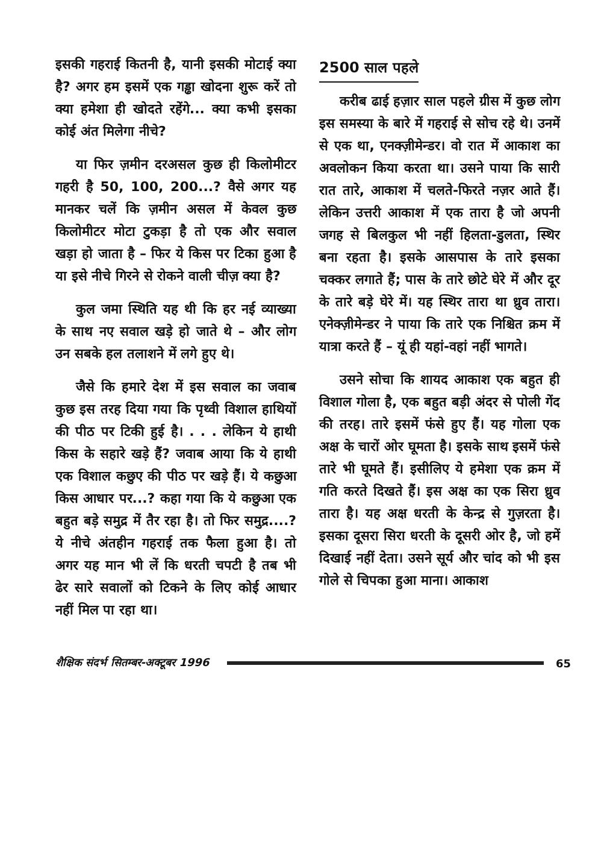इसकी गहराई कितनी है, यानी इसकी मोटाई क्या है? अगर हम इसमें एक गड्ढा खोदना शुरू करें तो क्या हमेशा ही खोदते रहेंगे... क्या कभी इसका कोई अंत मिलेगा नीचे?
या फिर ज़मीन दरअसल कुछ ही किलोमीटर गहरी है 50, 100, 200...? वैसे अगर यह मानकर चलें कि ज़मीन असल में केवल कुछ किलोमीटर मोटा टुकड़ा है तो एक और सवाल खड़ा हो जाता है – फिर ये किस पर टिका हुआ है या इसे नीचे गिरने से रोकने वाली चीज़ क्या है?
कुल जमा स्थिति यह थी कि हर नई व्याख्या के साथ नए सवाल खड़े हो जाते थे – और लोग उन सबके हल तलाशने में लगे हुए थे।
जैसे कि हमारे देश में इस सवाल का जवाब कुछ इस तरह दिया गया कि पृथ्वी विशाल हाथियों की पीठ पर टिकी हुई है। . . . लेकिन ये हाथी किस के सहारे खड़े हैं? जवाब आया कि ये हाथी एक विशाल कछुए की पीठ पर खड़े हैं। ये कछुआ किस आधार पर...? कहा गया कि ये कछुआ एक बहुत बड़े समुद्र में तैर रहा है। तो फिर समुद्र....? ये नीचे अंतहीन गहराई तक फैला हुआ है। तो अगर यह मान भी लें कि धरती चपटी है तब भी ढेर सारे सवालों को टिकने के लिए कोई आधार नहीं मिल पा रहा था।
2500 साल पहले
करीब ढाई हज़ार साल पहले ग्रीस में कुछ लोग इस समस्या के बारे में गहराई से सोच रहे थे। उनमें से एक था, एनक्ज़ीमेन्डर। वो रात में आकाश का अवलोकन किया करता था। उसने पाया कि सारी रात तारे, आकाश में चलते-फिरते नज़र आते हैं। लेकिन उत्तरी आकाश में एक तारा है जो अपनी जगह से बिलकुल भी नहीं हिलता-डुलता, स्थिर बना रहता है। इसके आसपास के तारे इसका चक्कर लगाते हैं; पास के तारे छोटे घेरे में और दूर के तारे बड़े घेरे में। यह स्थिर तारा था ध्रुव तारा। एनेक्ज़ीमेन्डर ने पाया कि तारे एक निश्चित क्रम में यात्रा करते हैं – यूं ही यहां-वहां नहीं भागते।
उसने सोचा कि शायद आकाश एक बहुत ही विशाल गोला है, एक बहुत बड़ी अंदर से पोली गेंद की तरह। तारे इसमें फंसे हुए हैं। यह गोला एक अक्ष के चारों ओर घूमता है। इसके साथ इसमें फंसे तारे भी घूमते हैं। इसीलिए ये हमेशा एक क्रम में गति करते दिखते हैं। इस अक्ष का एक सिरा ध्रुव तारा है। यह अक्ष धरती के केन्द्र से गुज़रता है। इसका दूसरा सिरा धरती के दूसरी ओर है, जो हमें दिखाई नहीं देता। उसने सूर्य और चांद को भी इस गोले से चिपका हुआ माना। आकाश
शैक्षिक संदर्भ सितम्बर-अक्टूबर 1996 65